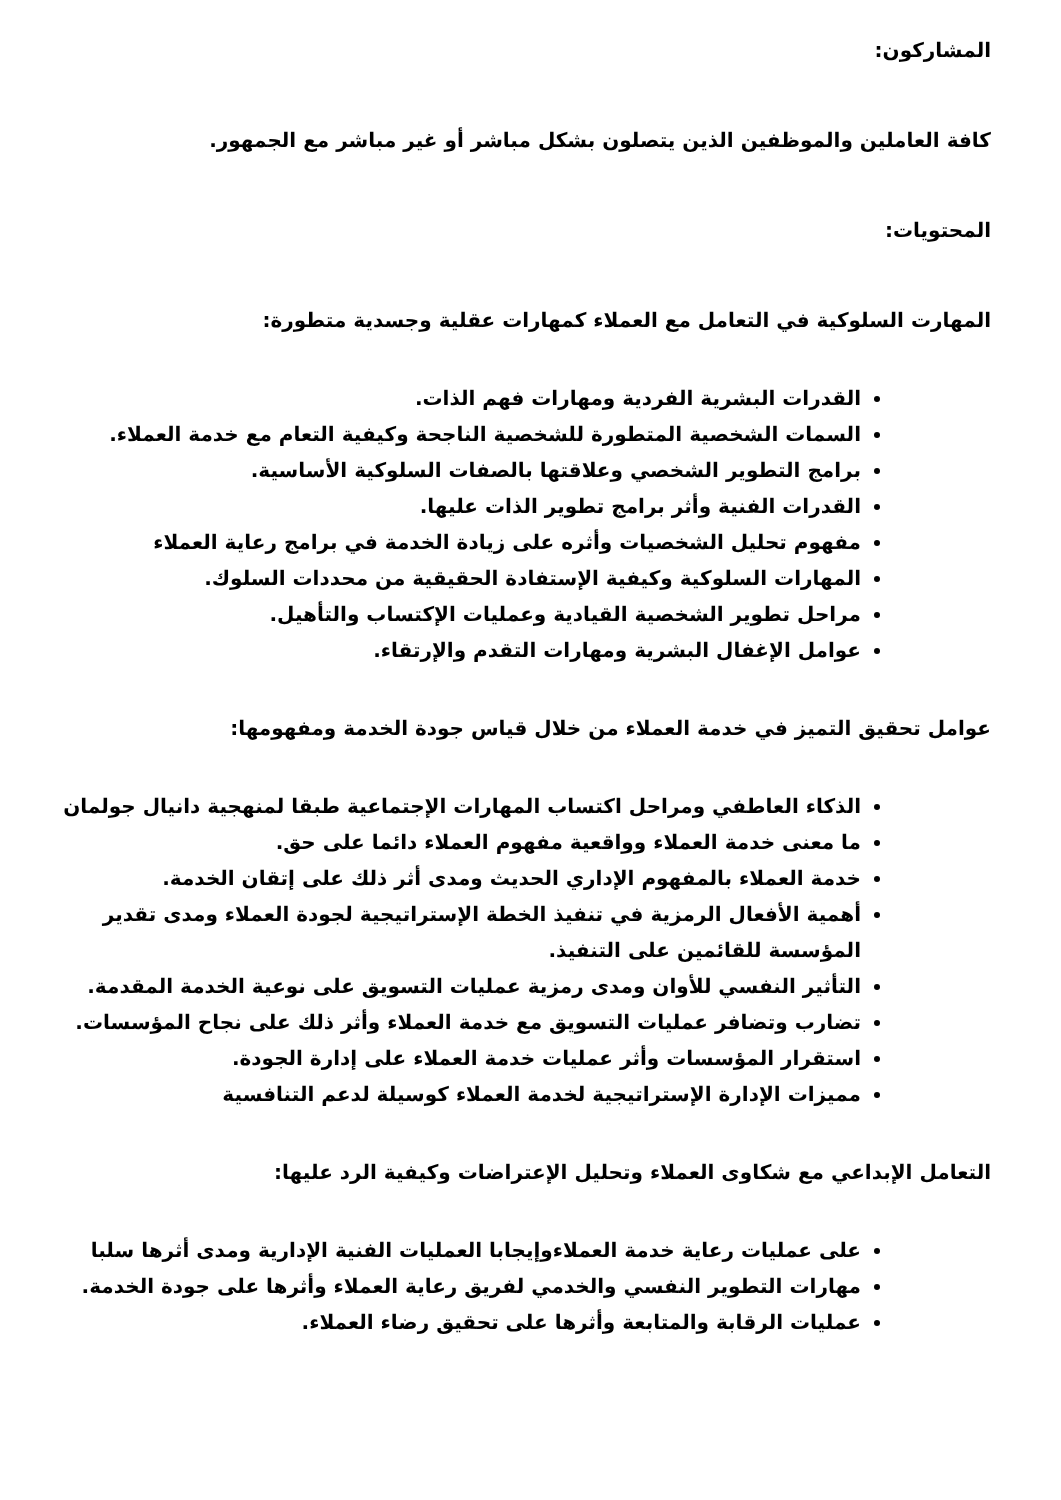المشاركون:
كافة العاملين والموظفين الذين يتصلون بشكل مباشر أو غير مباشر مع الجمهور.
المحتويات:
المهارت السلوكية في التعامل مع العملاء كمهارات عقلية وجسدية متطورة:
القدرات البشرية الفردية ومهارات فهم الذات.
السمات الشخصية المتطورة للشخصية الناجحة وكيفية التعام مع خدمة العملاء.
برامج التطوير الشخصي وعلاقتها بالصفات السلوكية الأساسية.
القدرات الفنية وأثر برامج تطوير الذات عليها.
مفهوم تحليل الشخصيات وأثره على زيادة الخدمة في برامج رعاية العملاء
المهارات السلوكية وكيفية الإستفادة الحقيقية من محددات السلوك.
مراحل تطوير الشخصية القيادية وعمليات الإكتساب والتأهيل.
عوامل الإغفال البشرية ومهارات التقدم والإرتقاء.
عوامل تحقيق التميز في خدمة العملاء من خلال قياس جودة الخدمة ومفهومها:
الذكاء العاطفي ومراحل اكتساب المهارات الإجتماعية طبقا لمنهجية دانيال جولمان
ما معنى خدمة العملاء وواقعية مفهوم العملاء دائما على حق.
خدمة العملاء بالمفهوم الإداري الحديث ومدى أثر ذلك على إتقان الخدمة.
أهمية الأفعال الرمزية في تنفيذ الخطة الإستراتيجية لجودة العملاء ومدى تقدير المؤسسة للقائمين على التنفيذ.
التأثير النفسي للأوان ومدى رمزية عمليات التسويق على نوعية الخدمة المقدمة.
تضارب وتضافر عمليات التسويق مع خدمة العملاء وأثر ذلك على نجاح المؤسسات.
استقرار المؤسسات وأثر عمليات خدمة العملاء على إدارة الجودة.
مميزات الإدارة الإستراتيجية لخدمة العملاء كوسيلة لدعم التنافسية
التعامل الإبداعي مع شكاوى العملاء وتحليل الإعتراضات وكيفية الرد عليها:
على عمليات رعاية خدمة العملاءوإيجابا العمليات الفنية الإدارية ومدى أثرها سلبا
مهارات التطوير النفسي والخدمي لفريق رعاية العملاء وأثرها على جودة الخدمة.
عمليات الرقابة والمتابعة وأثرها على تحقيق رضاء العملاء.